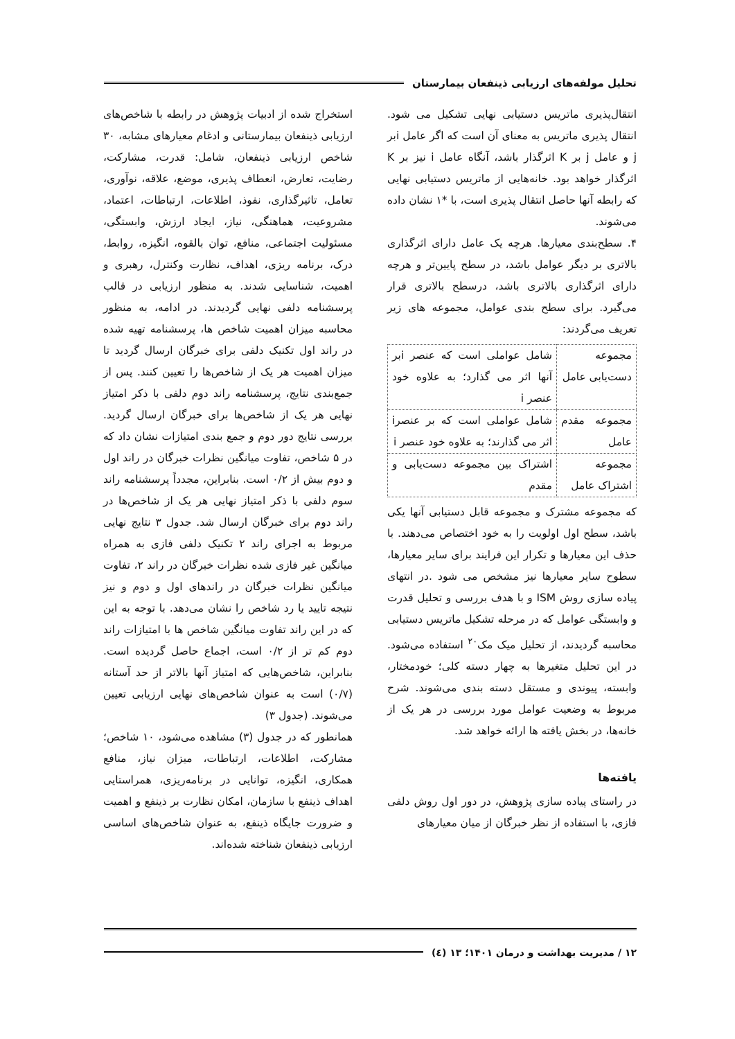تحلیل مولفه‌های ارزیابی ذینفعان بیمارستان
انتقال‌پذیری ماتریس دستیابی نهایی تشکیل می شود. انتقال پذیری ماتریس به معنای آن است که اگر عامل iبر j و عامل j بر K اثرگذار باشد، آنگاه عامل i نیز بر K اثرگذار خواهد بود. خانه‌هایی از ماتریس دستیابی نهایی که رابطه آنها حاصل انتقال پذیری است، با *۱ نشان داده می‌شوند.
۴. سطح‌بندی معیارها. هرچه یک عامل دارای اثرگذاری بالاتری بر دیگر عوامل باشد، در سطح پایین‌تر و هرچه دارای اثرگذاری بالاتری باشد، درسطح بالاتری قرار می‌گیرد. برای سطح بندی عوامل، مجموعه های زیر تعریف می‌گردند:
| مجموعه دست‌یابی عامل | شامل عواملی است که عنصر iبر آنها اثر می گذارد؛ به علاوه خود عنصر i |
| مجموعه مقدم عامل | شامل عواملی است که بر عنصرi اثر می گذارند؛ به علاوه خود عنصر i |
| مجموعه اشتراک عامل | اشتراک بین مجموعه دست‌یابی و مقدم |
که مجموعه مشترک و مجموعه قابل دستیابی آنها یکی باشد، سطح اول اولویت را به خود اختصاص می‌دهند. با حذف این معیارها و تکرار این فرایند برای سایر معیارها، سطوح سایر معیارها نیز مشخص می شود .در انتهای پیاده سازی روش ISM و با هدف بررسی و تحلیل قدرت و وابستگی عوامل که در مرحله تشکیل ماتریس دستیابی محاسبه گردیدند، از تحلیل میک مک<sup>۲۰</sup> استفاده می‌شود. در این تحلیل متغیرها به چهار دسته کلی؛ خودمختار، وابسته، پیوندی و مستقل دسته بندی می‌شوند. شرح مربوط به وضعیت عوامل مورد بررسی در هر یک از خانه‌ها، در بخش یافته ها ارائه خواهد شد.
یافته‌ها
در راستای پیاده سازی پژوهش، در دور اول روش دلفی فازی، با استفاده از نظر خبرگان از میان معیارهای
استخراج شده از ادبیات پژوهش در رابطه با شاخص‌های ارزیابی ذینفعان بیمارستانی و ادغام معیارهای مشابه، ۳۰ شاخص ارزیابی ذینفعان، شامل: قدرت، مشارکت، رضایت، تعارض، انعطاف پذیری، موضع، علاقه، نوآوری، تعامل، تاثیرگذاری، نفوذ، اطلاعات، ارتباطات، اعتماد، مشروعیت، هماهنگی، نیاز، ایجاد ارزش، وابستگی، مسئولیت اجتماعی، منافع، توان بالقوه، انگیزه، روابط، درک، برنامه ریزی، اهداف، نظارت وکنترل، رهبری و اهمیت، شناسایی شدند. به منظور ارزیابی در قالب پرسشنامه دلفی نهایی گردیدند. در ادامه، به منظور محاسبه میزان اهمیت شاخص ها، پرسشنامه تهیه شده در راند اول تکنیک دلفی برای خبرگان ارسال گردید تا میزان اهمیت هر یک از شاخص‌ها را تعیین کنند. پس از جمع‌بندی نتایج، پرسشنامه راند دوم دلفی با ذکر امتیاز نهایی هر یک از شاخص‌ها برای خبرگان ارسال گردید. بررسی نتایج دور دوم و جمع بندی امتیازات نشان داد که در ۵ شاخص، تفاوت میانگین نظرات خبرگان در راند اول و دوم بیش از ۰/۲ است. بنابراین، مجدداً پرسشنامه راند سوم دلفی با ذکر امتیاز نهایی هر یک از شاخص‌ها در راند دوم برای خبرگان ارسال شد. جدول ۳ نتایج نهایی مربوط به اجرای راند ۲ تکنیک دلفی فازی به همراه میانگین غیر فازی شده نظرات خبرگان در راند ۲، تفاوت میانگین نظرات خبرگان در راندهای اول و دوم و نیز نتیجه تایید یا رد شاخص را نشان می‌دهد. با توجه به این که در این راند تفاوت میانگین شاخص ها با امتیازات راند دوم کم تر از ۰/۲ است، اجماع حاصل گردیده است. بنابراین، شاخص‌هایی که امتیاز آنها بالاتر از حد آستانه (۰/۷) است به عنوان شاخص‌های نهایی ارزیابی تعیین می‌شوند. (جدول ۳)
همانطور که در جدول (۳) مشاهده می‌شود، ۱۰ شاخص؛ مشارکت، اطلاعات، ارتباطات، میزان نیاز، منافع همکاری، انگیزه، توانایی در برنامه‌ریزی، همراستایی اهداف ذینفع با سازمان، امکان نظارت بر ذینفع و اهمیت و ضرورت جایگاه ذینفع، به عنوان شاخص‌های اساسی ارزیابی ذینفعان شناخته شده‌اند.
۱۲ / مدیریت بهداشت و درمان ۱۴۰۱؛ ۱۳ (٤)